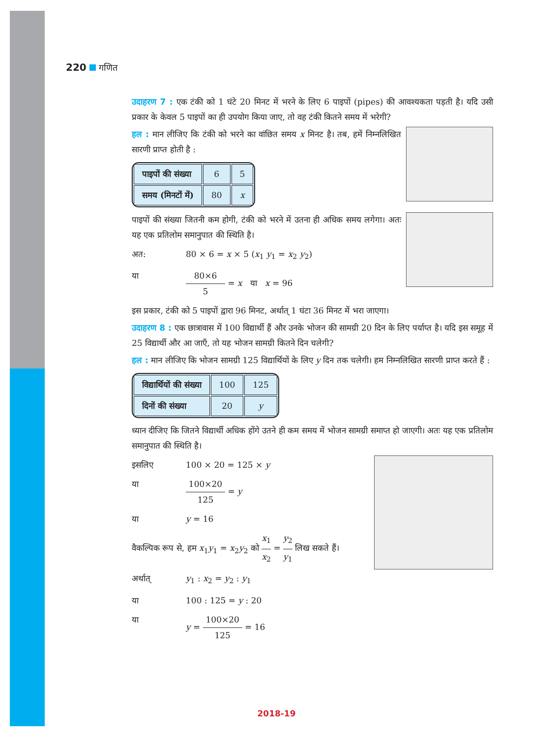220 गणित
उदाहरण 7 : एक टंकी को 1 घंटे 20 मिनट में भरने के लिए 6 पाइपों (pipes) की आवश्यकता पड़ती है। यदि उसी प्रकार के केवल 5 पाइपों का ही उपयोग किया जाए, तो वह टंकी कितने समय में भरेगी?
हल : मान लीजिए कि टंकी को भरने का वांछित समय x मिनट है। तब, हमें निम्नलिखित सारणी प्राप्त होती है :
| पाइपों की संख्या | 6 | 5 |
| समय (मिनटों में) | 80 | x |
पाइपों की संख्या जितनी कम होगी, टंकी को भरने में उतना ही अधिक समय लगेगा। अतः यह एक प्रतिलोम समानुपात की स्थिति है।
अत: 80 × 6 = x × 5 (x<sub>1</sub> y<sub>1</sub> = x<sub>2</sub> y<sub>2</sub>)
या 80×6 5 = x या x = 96
इस प्रकार, टंकी को 5 पाइपों द्वारा 96 मिनट, अर्थात् 1 घंटा 36 मिनट में भरा जाएगा।
उदाहरण 8 : एक छात्रावास में 100 विद्यार्थी हैं और उनके भोजन की सामग्री 20 दिन के लिए पर्याप्त है। यदि इस समूह में 25 विद्यार्थी और आ जाएँ, तो यह भोजन सामग्री कितने दिन चलेगी?
हल : मान लीजिए कि भोजन सामग्री 125 विद्यार्थियों के लिए y दिन तक चलेगी। हम निम्नलिखित सारणी प्राप्त करते हैं :
| विद्यार्थियों की संख्या | 100 | 125 |
| दिनों की संख्या | 20 | y |
ध्यान दीजिए कि जितने विद्यार्थी अधिक होंगे उतने ही कम समय में भोजन सामग्री समाप्त हो जाएगी। अतः यह एक प्रतिलोम समानुपात की स्थिति है।
इसलिए 100 × 20 = 125 × y
या 100×20 125 = y
या y = 16
वैकल्पिक रूप से, हम x<sub>1</sub>y<sub>1</sub> = x<sub>2</sub>y<sub>2</sub> को x<sub>1</sub> x<sub>2</sub> = y<sub>2</sub> y<sub>1</sub> लिख सकते हैं।
अर्थात् y<sub>1</sub> : x<sub>2</sub> = y<sub>2</sub> : y<sub>1</sub>
या 100 : 125 = y : 20
या y = 100×20 125 = 16
2018-19